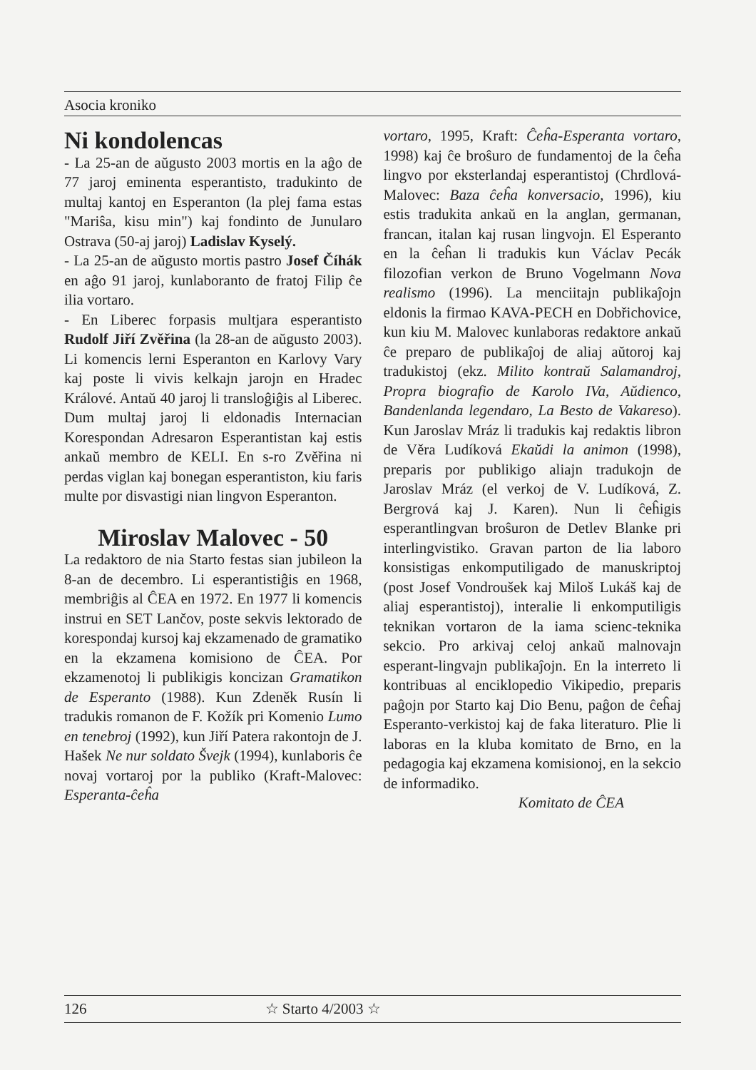Asocia kroniko
Ni kondolencas
- La 25-an de aŭgusto 2003 mortis en la aĝo de 77 jaroj eminenta esperantisto, tradukinto de multaj kantoj en Esperanton (la plej fama estas "Mariŝa, kisu min") kaj fondinto de Junulаro Ostrava (50-aj jaroj) Ladislav Kyselý.
- La 25-an de aŭgusto mortis pastro Josef Číhák en aĝo 91 jaroj, kunlaboranto de fratoj Filip ĉe ilia vortaro.
- En Liberec forpasis multjara esperantisto Rudolf Jiří Zvěřina (la 28-an de aŭgusto 2003). Li komencis lerni Esperanton en Karlovy Vary kaj poste li vivis kelkajn jarojn en Hradec Králové. Antaŭ 40 jaroj li transloĝiĝis al Liberec. Dum multaj jaroj li eldonadis Internacian Korespondan Adresaron Esperantistan kaj estis ankaŭ membro de KELI. En s-ro Zvěřina ni perdas viglan kaj bonegan esperantiston, kiu faris multe por disvastigi nian lingvon Esperanton.
Miroslav Malovec - 50
La redaktoro de nia Starto festas sian jubileon la 8-an de decembro. Li esperantistiĝis en 1968, membriĝis al ĈEA en 1972. En 1977 li komencis instrui en SET Lančov, poste sekvis lektorado de korespondaj kursoj kaj ekzamenado de gramatiko en la ekzamena komisiono de ĈEA. Por ekzamenotoj li publikigis koncizan Gramatikon de Esperanto (1988). Kun Zdeněk Rusín li tradukis romanon de F. Kožík pri Komenio Lumo en tenebroj (1992), kun Jiří Patera rakontojn de J. Hašek Ne nur soldato Švejk (1994), kunlaboris ĉe novaj vortaroj por la publiko (Kraft-Malovec: Esperanta-ĉeĥa
vortaro, 1995, Kraft: Ĉeĥa-Esperanta vortaro, 1998) kaj ĉe broŝuro de fundamentoj de la ĉeĥa lingvo por eksterlandaj esperantistoj (Chrdlová-Malovec: Baza ĉeĥa konversacio, 1996), kiu estis tradukita ankaŭ en la anglan, germanan, francan, italan kaj rusan lingvojn. El Esperanto en la ĉeĥan li tradukis kun Václav Pecák filozofian verkon de Bruno Vogelmann Nova realismo (1996). La menciitajn publikaĵojn eldonis la firmao KAVA-PECH en Dobřichovice, kun kiu M. Malovec kunlaboras redaktore ankaŭ ĉe preparo de publikaĵoj de aliaj aŭtoroj kaj tradukistoj (ekz. Milito kontraŭ Salamandroj, Propra biografio de Karolo IVa, Aŭdienco, Bandenlanda legendaro, La Besto de Vakareso). Kun Jaroslav Mráz li tradukis kaj redaktis libron de Věra Ludíková Ekaŭdi la animon (1998), preparis por publikigo aliajn tradukojn de Jaroslav Mráz (el verkoj de V. Ludíková, Z. Bergrová kaj J. Karen). Nun li ĉeĥigis esperantlingvan broŝuron de Detlev Blanke pri interlingvistiko. Gravan parton de lia laboro konsistigas enkomputiligado de manuskriptoj (post Josef Vondroušek kaj Miloš Lukáš kaj de aliaj esperantistoj), interalie li enkomputiligis teknikan vortaron de la iama scienc-teknika sekcio. Pro arkivaj celoj ankaŭ malnovajn esperant-lingvajn publikaĵojn. En la interreto li kontribuas al enciklopedio Vikipedio, preparis paĝojn por Starto kaj Dio Benu, paĝon de ĉeĥaj Esperanto-verkistoj kaj de faka literaturo. Plie li laboras en la kluba komitato de Brno, en la pedagogia kaj ekzamena komisionoj, en la sekcio de informadiko.
Komitato de ĈEA
126 ☆ Starto 4/2003 ☆